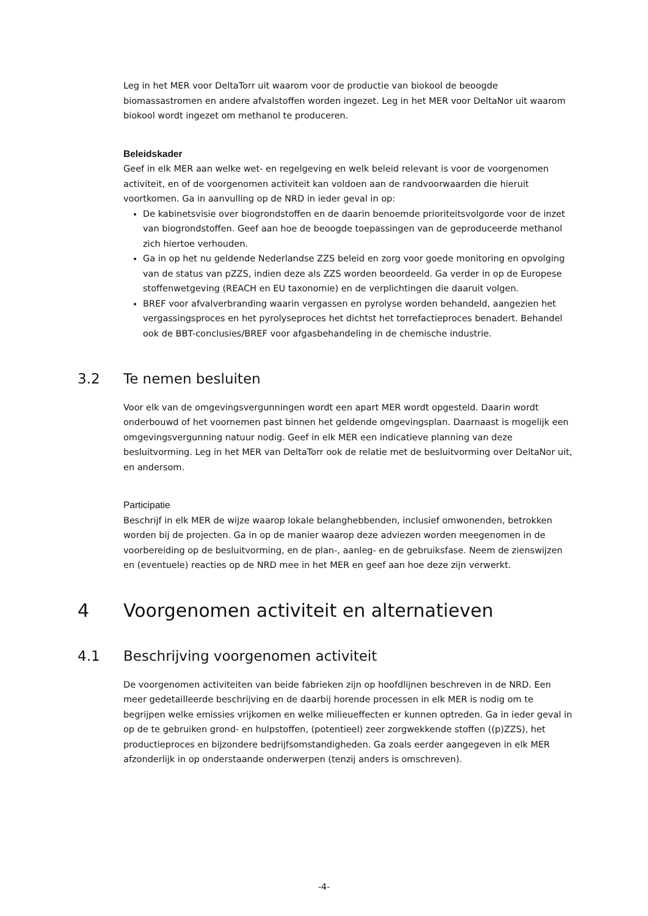Leg in het MER voor DeltaTorr uit waarom voor de productie van biokool de beoogde biomassastromen en andere afvalstoffen worden ingezet. Leg in het MER voor DeltaNor uit waarom biokool wordt ingezet om methanol te produceren.
Beleidskader
Geef in elk MER aan welke wet- en regelgeving en welk beleid relevant is voor de voorgenomen activiteit, en of de voorgenomen activiteit kan voldoen aan de randvoorwaarden die hieruit voortkomen. Ga in aanvulling op de NRD in ieder geval in op:
De kabinetsvisie over biogrondstoffen en de daarin benoemde prioriteitsvolgorde voor de inzet van biogrondstoffen. Geef aan hoe de beoogde toepassingen van de geproduceerde methanol zich hiertoe verhouden.
Ga in op het nu geldende Nederlandse ZZS beleid en zorg voor goede monitoring en opvolging van de status van pZZS, indien deze als ZZS worden beoordeeld. Ga verder in op de Europese stoffenwetgeving (REACH en EU taxonomie) en de verplichtingen die daaruit volgen.
BREF voor afvalverbranding waarin vergassen en pyrolyse worden behandeld, aangezien het vergassingsproces en het pyrolyseproces het dichtst het torrefactieproces benadert. Behandel ook de BBT-conclusies/BREF voor afgasbehandeling in de chemische industrie.
3.2 Te nemen besluiten
Voor elk van de omgevingsvergunningen wordt een apart MER wordt opgesteld. Daarin wordt onderbouwd of het voornemen past binnen het geldende omgevingsplan. Daarnaast is mogelijk een omgevingsvergunning natuur nodig. Geef in elk MER een indicatieve planning van deze besluitvorming. Leg in het MER van DeltaTorr ook de relatie met de besluitvorming over DeltaNor uit, en andersom.
Participatie
Beschrijf in elk MER de wijze waarop lokale belanghebbenden, inclusief omwonenden, betrokken worden bij de projecten. Ga in op de manier waarop deze adviezen worden meegenomen in de voorbereiding op de besluitvorming, en de plan-, aanleg- en de gebruiksfase. Neem de zienswijzen en (eventuele) reacties op de NRD mee in het MER en geef aan hoe deze zijn verwerkt.
4 Voorgenomen activiteit en alternatieven
4.1 Beschrijving voorgenomen activiteit
De voorgenomen activiteiten van beide fabrieken zijn op hoofdlijnen beschreven in de NRD. Een meer gedetailleerde beschrijving en de daarbij horende processen in elk MER is nodig om te begrijpen welke emissies vrijkomen en welke milieueffecten er kunnen optreden. Ga in ieder geval in op de te gebruiken grond- en hulpstoffen, (potentieel) zeer zorgwekkende stoffen ((p)ZZS), het productieproces en bijzondere bedrijfsomstandigheden. Ga zoals eerder aangegeven in elk MER afzonderlijk in op onderstaande onderwerpen (tenzij anders is omschreven).
-4-